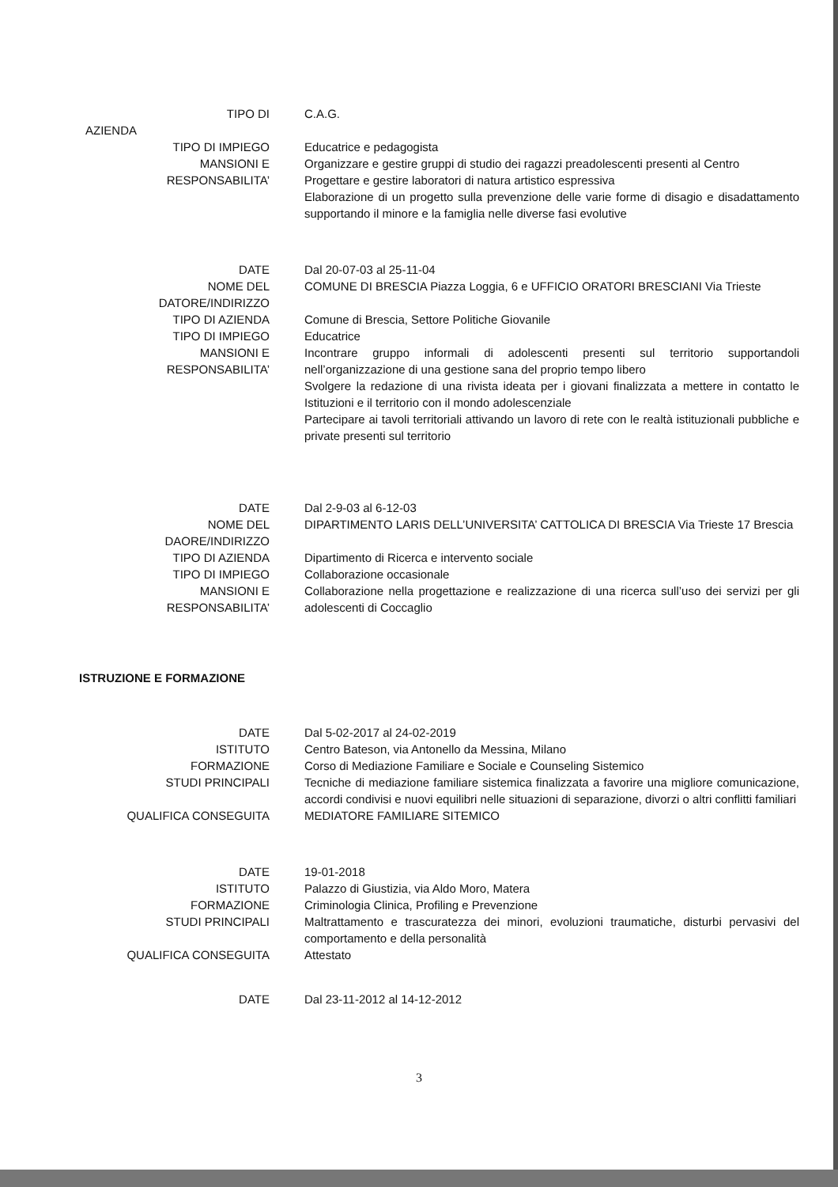TIPO DI
AZIENDA
C.A.G.
TIPO DI IMPIEGO Educatrice e pedagogista
MANSIONI E
RESPONSABILITA’
Organizzare e gestire gruppi di studio dei ragazzi preadolescenti presenti al Centro
Progettare e gestire laboratori di natura artistico espressiva
Elaborazione di un progetto sulla prevenzione delle varie forme di disagio e disadattamento supportando il minore e la famiglia nelle diverse fasi evolutive
DATE Dal 20-07-03 al 25-11-04
NOME DEL
DATORE/INDIRIZZO
COMUNE DI BRESCIA Piazza Loggia, 6 e UFFICIO ORATORI BRESCIANI Via Trieste
TIPO DI AZIENDA Comune di Brescia, Settore Politiche Giovanile
TIPO DI IMPIEGO Educatrice
MANSIONI E
RESPONSABILITA’
Incontrare gruppo informali di adolescenti presenti sul territorio supportandoli nell’organizzazione di una gestione sana del proprio tempo libero
Svolgere la redazione di una rivista ideata per i giovani finalizzata a mettere in contatto le Istituzioni e il territorio con il mondo adolescenziale
Partecipare ai tavoli territoriali attivando un lavoro di rete con le realtà istituzionali pubbliche e private presenti sul territorio
DATE Dal 2-9-03 al 6-12-03
NOME DEL
DAORE/INDIRIZZO
DIPARTIMENTO LARIS DELL’UNIVERSITA’ CATTOLICA DI BRESCIA Via Trieste 17 Brescia
TIPO DI AZIENDA Dipartimento di Ricerca e intervento sociale
TIPO DI IMPIEGO Collaborazione occasionale
MANSIONI E
RESPONSABILITA’
Collaborazione nella progettazione e realizzazione di una ricerca sull’uso dei servizi per gli adolescenti di Coccaglio
ISTRUZIONE E FORMAZIONE
DATE Dal 5-02-2017 al 24-02-2019
ISTITUTO Centro Bateson, via Antonello da Messina, Milano
FORMAZIONE Corso di Mediazione Familiare e Sociale e Counseling Sistemico
STUDI PRINCIPALI Tecniche di mediazione familiare sistemica finalizzata a favorire una migliore comunicazione, accordi condivisi e nuovi equilibri nelle situazioni di separazione, divorzi o altri conflitti familiari
QUALIFICA CONSEGUITA MEDIATORE FAMILIARE SITEMICO
DATE 19-01-2018
ISTITUTO Palazzo di Giustizia, via Aldo Moro, Matera
FORMAZIONE Criminologia Clinica, Profiling e Prevenzione
STUDI PRINCIPALI Maltrattamento e trascuratezza dei minori, evoluzioni traumatiche, disturbi pervasivi del comportamento e della personalità
QUALIFICA CONSEGUITA Attestato
DATE Dal 23-11-2012 al 14-12-2012
3